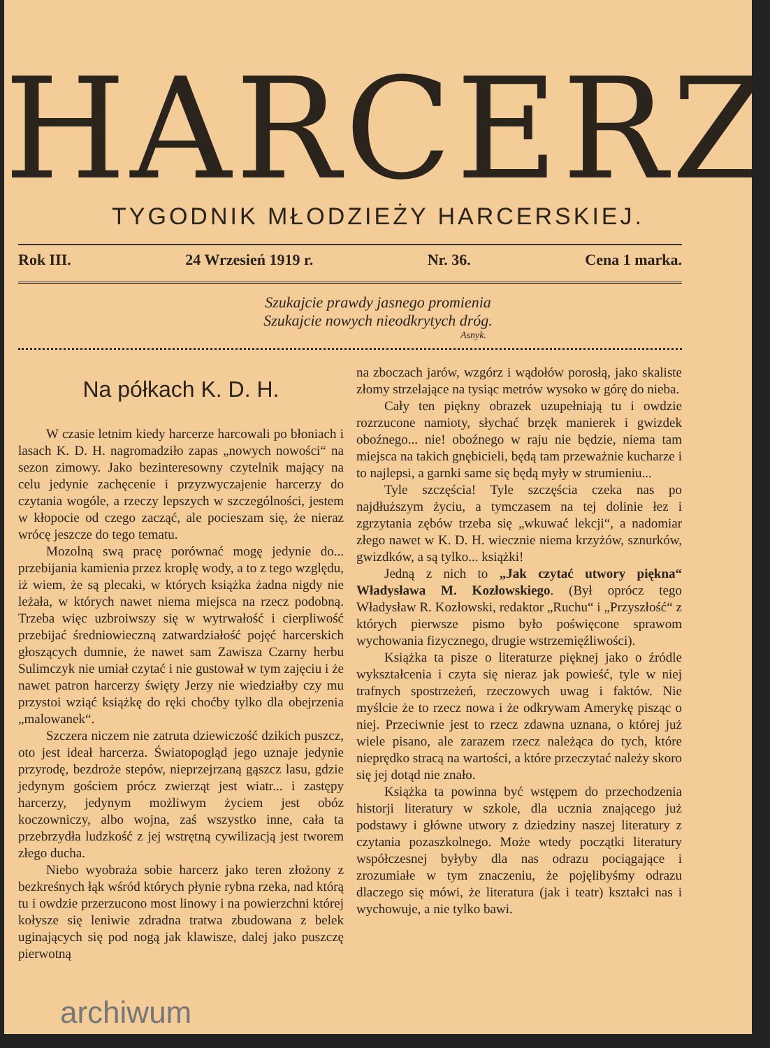HARCERZ
TYGODNIK MŁODZIEŻY HARCERSKIEJ.
Rok III. 24 Wrzesień 1919 r. Nr. 36. Cena 1 marka.
Szukajcie prawdy jasnego promienia
Szukajcie nowych nieodkrytych dróg.
Asnyk.
Na półkach K. D. H.
W czasie letnim kiedy harcerze harcowali po błoniach i lasach K. D. H. nagromadziło zapas „nowych nowości“ na sezon zimowy. Jako bezinteresowny czytelnik mający na celu jedynie zachęcenie i przyzwyczajenie harcerzy do czytania wogóle, a rzeczy lepszych w szczególności, jestem w kłopocie od czego zacząć, ale pocieszam się, że nieraz wrócę jeszcze do tego tematu.
Mozolną swą pracę porównać mogę jedynie do... przebijania kamienia przez kroplę wody, a to z tego względu, iż wiem, że są plecaki, w których książka żadna nigdy nie leżała, w których nawet niema miejsca na rzecz podobną. Trzeba więc uzbroiwszy się w wytrwałość i cierpliwość przebijać średniowieczną zatwardziałość pojęć harcerskich głoszących dumnie, że nawet sam Zawisza Czarny herbu Sulimczyk nie umiał czytać i nie gustował w tym zajęciu i że nawet patron harcerzy święty Jerzy nie wiedziałby czy mu przystoi wziąć książkę do ręki choćby tylko dla obejrzenia „malowanek“.
Szczera niczem nie zatruta dziewiczość dzikich puszcz, oto jest ideał harcerza. Światopogląd jego uznaje jedynie przyrodę, bezdroże stepów, nieprzejrzaną gąszcz lasu, gdzie jedynym gościem prócz zwierząt jest wiatr... i zastępy harcerzy, jedynym możliwym życiem jest obóz koczowniczy, albo wojna, zaś wszystko inne, cała ta przebrzydła ludzkość z jej wstrętną cywilizacją jest tworem złego ducha.
Niebo wyobraża sobie harcerz jako teren złożony z bezkreśnych łąk wśród których płynie rybna rzeka, nad którą tu i owdzie przerzucono most linowy i na powierzchni której kołysze się leniwie zdradna tratwa zbudowana z belek uginających się pod nogą jak klawisze, dalej jako puszczę pierwotną
archiwum
na zboczach jarów, wzgórz i wądołów porosłą, jako skaliste złomy strzelające na tysiąc metrów wysoko w górę do nieba.
Cały ten piękny obrazek uzupełniają tu i owdzie rozrzucone namioty, słychać brzęk manierek i gwizdek oboźnego... nie! oboźnego w raju nie będzie, niema tam miejsca na takich gnębicieli, będą tam przeważnie kucharze i to najlepsi, a garnki same się będą myły w strumieniu...
Tyle szczęścia! Tyle szczęścia czeka nas po najdłuższym życiu, a tymczasem na tej dolinie łez i zgrzytania zębów trzeba się „wkuwać lekcji“, a nadomiar złego nawet w K. D. H. wiecznie niema krzyżów, sznurków, gwizdków, a są tylko... książki!
Jedną z nich to „Jak czytać utwory piękna“ Władysława M. Kozłowskiego. (Był oprócz tego Władysław R. Kozłowski, redaktor „Ruchu“ i „Przyszłość“ z których pierwsze pismo było poświęcone sprawom wychowania fizycznego, drugie wstrzemięźliwości).
Książka ta pisze o literaturze pięknej jako o źródle wykształcenia i czyta się nieraz jak powieść, tyle w niej trafnych spostrzeżeń, rzeczowych uwag i faktów. Nie myślcie że to rzecz nowa i że odkrywam Amerykę pisząc o niej. Przeciwnie jest to rzecz zdawna uznana, o której już wiele pisano, ale zarazem rzecz należąca do tych, które nieprędko stracą na wartości, a które przeczytać należy skoro się jej dotąd nie znało.
Książka ta powinna być wstępem do przechodzenia historji literatury w szkole, dla ucznia znającego już podstawy i główne utwory z dziedziny naszej literatury z czytania pozaszkolnego. Może wtedy początki literatury współczesnej byłyby dla nas odrazu pociągające i zrozumiałe w tym znaczeniu, że pojęlibyśmy odrazu dlaczego się mówi, że literatura (jak i teatr) kształci nas i wychowuje, a nie tylko bawi.